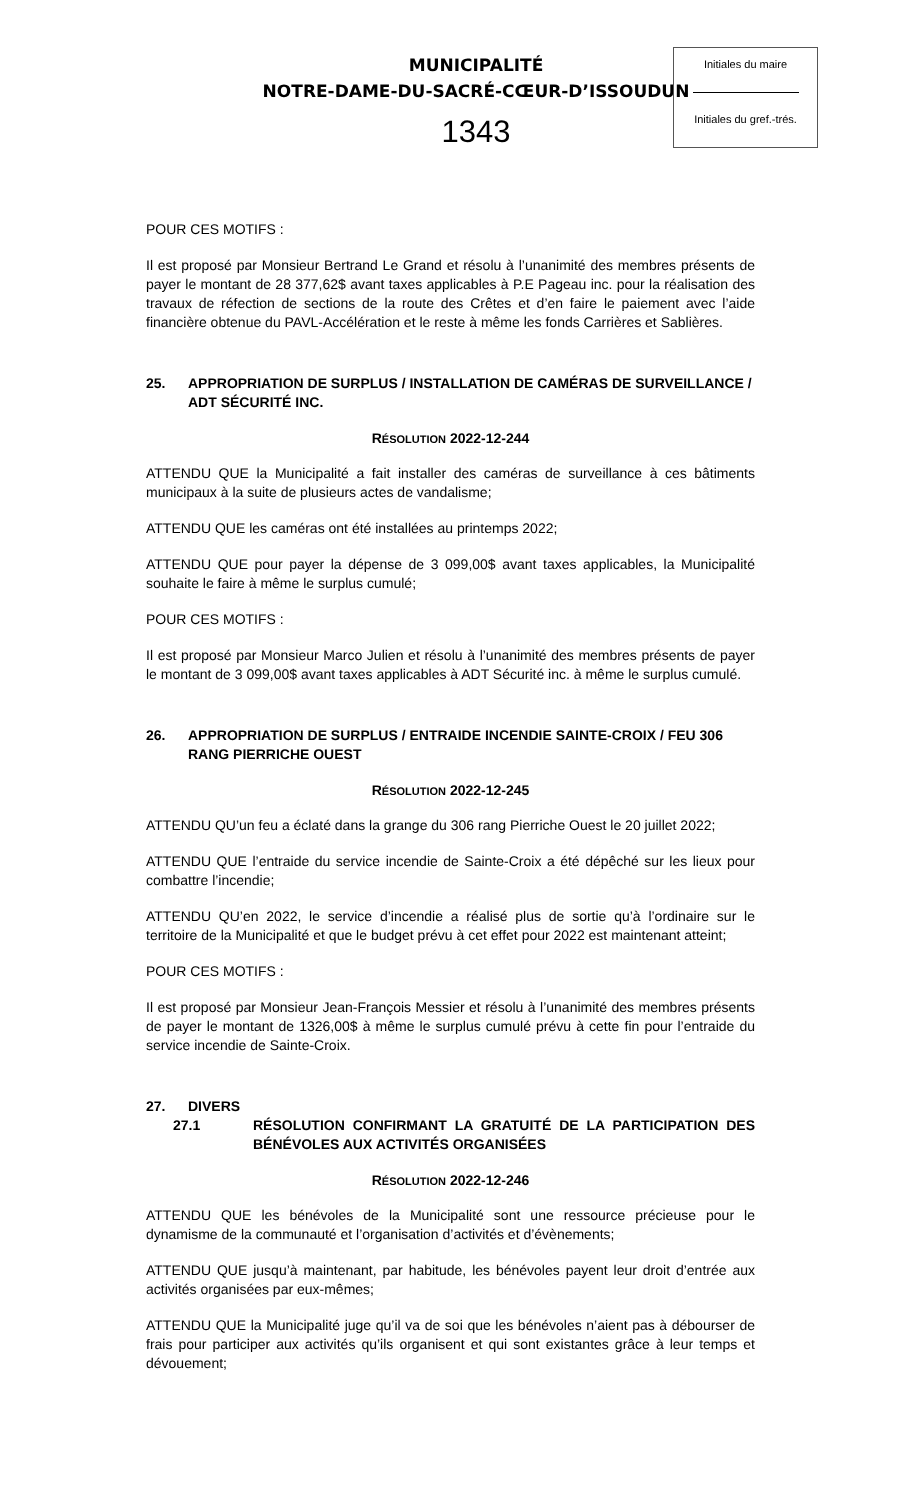MUNICIPALITÉ
NOTRE-DAME-DU-SACRÉ-CŒUR-D’ISSOUDUN
1343
Initiales du maire
Initiales du gref.-trés.
POUR CES MOTIFS :
Il est proposé par Monsieur Bertrand Le Grand et résolu à l’unanimité des membres présents de payer le montant de 28 377,62$ avant taxes applicables à P.E Pageau inc. pour la réalisation des travaux de réfection de sections de la route des Crêtes et d’en faire le paiement avec l’aide financière obtenue du PAVL-Accélération et le reste à même les fonds Carrières et Sablières.
25. APPROPRIATION DE SURPLUS / INSTALLATION DE CAMÉRAS DE SURVEILLANCE / ADT SÉCURITÉ INC.
RÉSOLUTION 2022-12-244
ATTENDU QUE la Municipalité a fait installer des caméras de surveillance à ces bâtiments municipaux à la suite de plusieurs actes de vandalisme;
ATTENDU QUE les caméras ont été installées au printemps 2022;
ATTENDU QUE pour payer la dépense de 3 099,00$ avant taxes applicables, la Municipalité souhaite le faire à même le surplus cumulé;
POUR CES MOTIFS :
Il est proposé par Monsieur Marco Julien et résolu à l’unanimité des membres présents de payer le montant de 3 099,00$ avant taxes applicables à ADT Sécurité inc. à même le surplus cumulé.
26. APPROPRIATION DE SURPLUS / ENTRAIDE INCENDIE SAINTE-CROIX / FEU 306 RANG PIERRICHE OUEST
RÉSOLUTION 2022-12-245
ATTENDU QU’un feu a éclaté dans la grange du 306 rang Pierriche Ouest le 20 juillet 2022;
ATTENDU QUE l’entraide du service incendie de Sainte-Croix a été dépêché sur les lieux pour combattre l’incendie;
ATTENDU QU’en 2022, le service d’incendie a réalisé plus de sortie qu’à l’ordinaire sur le territoire de la Municipalité et que le budget prévu à cet effet pour 2022 est maintenant atteint;
POUR CES MOTIFS :
Il est proposé par Monsieur Jean-François Messier et résolu à l’unanimité des membres présents de payer le montant de 1326,00$ à même le surplus cumulé prévu à cette fin pour l’entraide du service incendie de Sainte-Croix.
27. DIVERS
27.1 RÉSOLUTION CONFIRMANT LA GRATUITÉ DE LA PARTICIPATION DES BÉNÉVOLES AUX ACTIVITÉS ORGANISÉES
RÉSOLUTION 2022-12-246
ATTENDU QUE les bénévoles de la Municipalité sont une ressource précieuse pour le dynamisme de la communauté et l’organisation d’activités et d’évènements;
ATTENDU QUE jusqu’à maintenant, par habitude, les bénévoles payent leur droit d’entrée aux activités organisées par eux-mêmes;
ATTENDU QUE la Municipalité juge qu’il va de soi que les bénévoles n’aient pas à débourser de frais pour participer aux activités qu’ils organisent et qui sont existantes grâce à leur temps et dévouement;